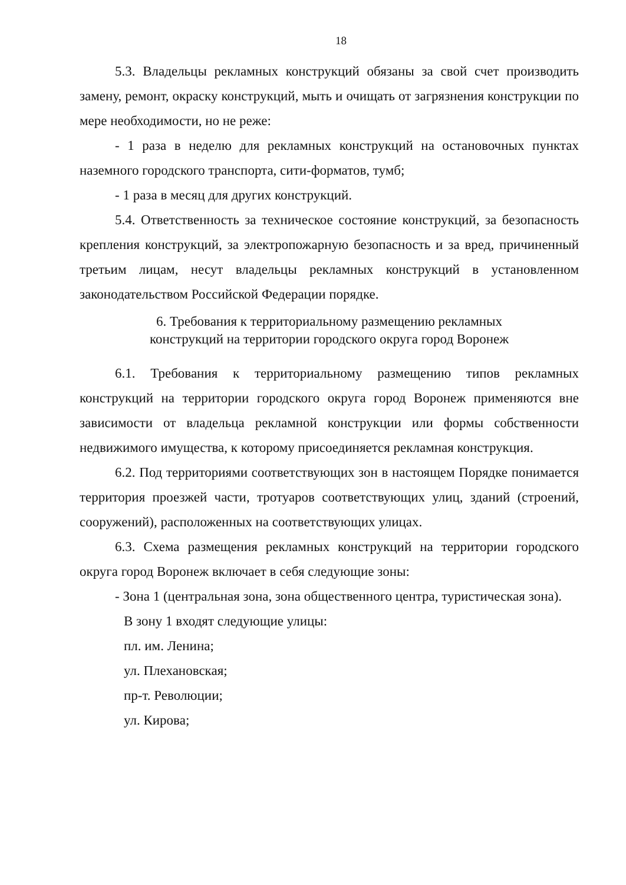18
5.3. Владельцы рекламных конструкций обязаны за свой счет производить замену, ремонт, окраску конструкций, мыть и очищать от загрязнения конструкции по мере необходимости, но не реже:
- 1 раза в неделю для рекламных конструкций на остановочных пунктах наземного городского транспорта, сити-форматов, тумб;
- 1 раза в месяц для других конструкций.
5.4. Ответственность за техническое состояние конструкций, за безопасность крепления конструкций, за электропожарную безопасность и за вред, причиненный третьим лицам, несут владельцы рекламных конструкций в установленном законодательством Российской Федерации порядке.
6. Требования к территориальному размещению рекламных
конструкций на территории городского округа город Воронеж
6.1. Требования к территориальному размещению типов рекламных конструкций на территории городского округа город Воронеж применяются вне зависимости от владельца рекламной конструкции или формы собственности недвижимого имущества, к которому присоединяется рекламная конструкция.
6.2. Под территориями соответствующих зон в настоящем Порядке понимается территория проезжей части, тротуаров соответствующих улиц, зданий (строений, сооружений), расположенных на соответствующих улицах.
6.3. Схема размещения рекламных конструкций на территории городского округа город Воронеж включает в себя следующие зоны:
- Зона 1 (центральная зона, зона общественного центра, туристическая зона).
В зону 1 входят следующие улицы:
пл. им. Ленина;
ул. Плехановская;
пр-т. Революции;
ул. Кирова;